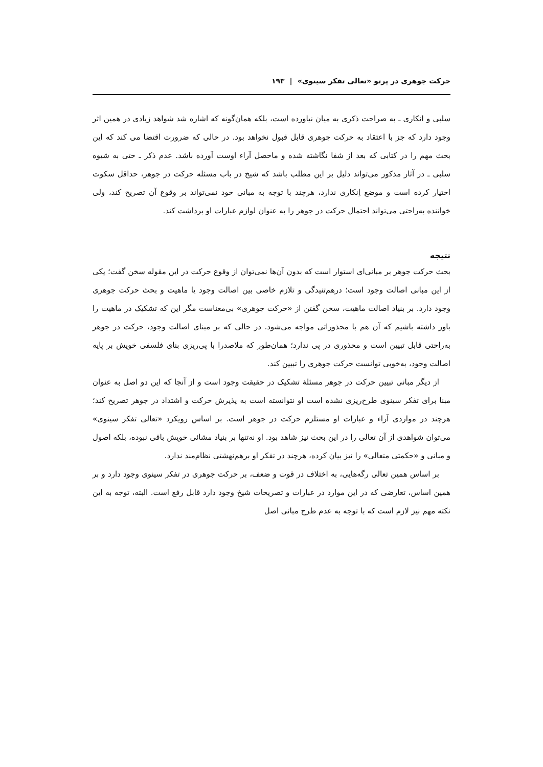حرکت جوهری در پرتو «تعالی تفکر سینوی» | ۱۹۳
سلبی و انکاری ـ به صراحت ذکری به میان نیاورده است، بلکه همان‌گونه که اشاره شد شواهد زیادی در همین اثر وجود دارد که جز با اعتقاد به حرکت جوهری قابل قبول نخواهد بود. در حالی که ضرورت اقتضا می کند که این بحث مهم را در کتابی که بعد از شفا نگاشته شده و ماحصل آراء اوست آورده باشد. عدم ذکر ـ حتی به شیوه سلبی ـ در آثار مذکور می‌تواند دلیل بر این مطلب باشد که شیخ در باب مسئله حرکت در جوهر، حداقل سکوت اختیار کرده است و موضع اِنکاری ندارد، هرچند با توجه به مبانی خود نمی‌تواند بر وقوع آن تصریح کند، ولی خواننده به‌راحتی می‌تواند احتمال حرکت در جوهر را به عنوان لوازم عبارات او برداشت کند.
نتیجه
بحث حرکت جوهر بر مبانی‌ای استوار است که بدون آن‌ها نمی‌توان از وقوع حرکت در این مقوله سخن گفت؛ یکی از این مبانی اصالت وجود است؛ درهم‌تنیدگی و تلازم خاصی بین اصالت وجود یا ماهیت و بحث حرکت جوهری وجود دارد. بر بنیاد اصالت ماهیت، سخن گفتن از «حرکت جوهری» بی‌معناست مگر این که تشکیک در ماهیت را باور داشته باشیم که آن هم با محذوراتی مواجه می‌شود. در حالی که بر مبنای اصالت وجود، حرکت در جوهر به‌راحتی قابل تبیین است و محذوری در پی ندارد؛ همان‌طور که ملاصدرا با پی‌ریزی بنای فلسفی خویش بر پایه اصالت وجود، به‌خوبی توانست حرکت جوهری را تبیین کند.
از دیگر مبانی تبیین حرکت در جوهر مسئلهٔ تشکیک در حقیقت وجود است و از آنجا که این دو اصل به عنوان مبنا برای تفکر سینوی طرح‌ریزی نشده است او نتوانسته است به پذیرش حرکت و اشتداد در جوهر تصریح کند؛ هرچند در مواردی آراء و عبارات او مستلزم حرکت در جوهر است. بر اساس رویکرد «تعالی تفکر سینوی» می‌توان شواهدی از آن تعالی را در این بحث نیز شاهد بود. او نه‌تنها بر بنیاد مشائی خویش باقی نبوده، بلکه اصول و مبانی و «حکمتی متعالی» را نیز بیان کرده، هرچند در تفکر او برهم‌نهشتی نظام‌مند ندارد.
بر اساس همین تعالی رگه‌هایی، به اختلاف در قوت و ضعف، بر حرکت جوهری در تفکر سینوی وجود دارد و بر همین اساس، تعارضی که در این موارد در عبارات و تصریحات شیخ وجود دارد قابل رفع است. البته، توجه به این نکته مهم نیز لازم است که با توجه به عدم طرح مبانی اصل